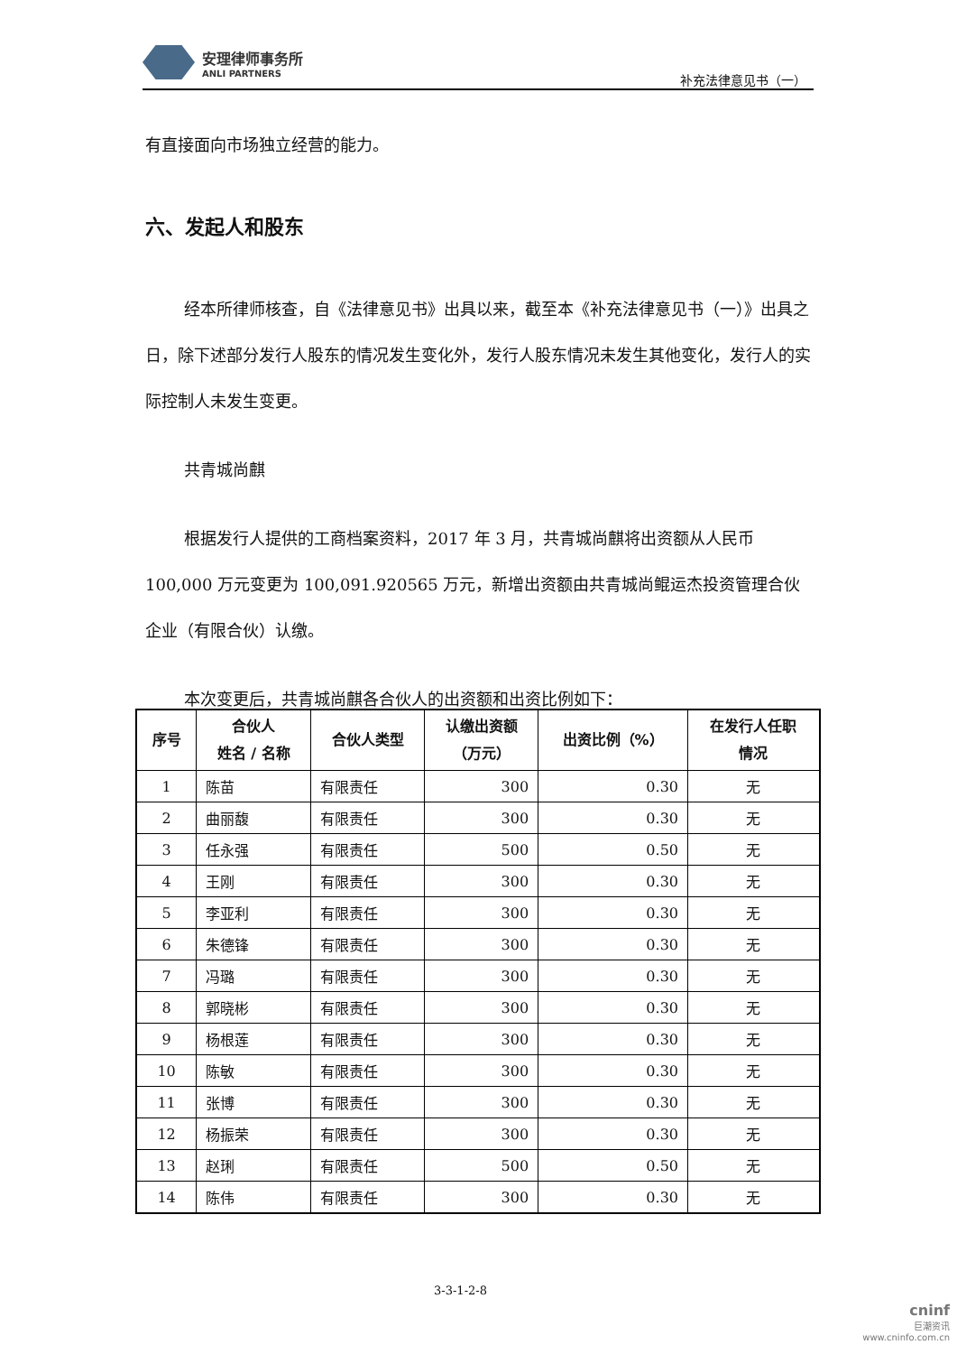安理律师事务所
ANLI PARTNERS
补充法律意见书（一）
有直接面向市场独立经营的能力。
六、发起人和股东
经本所律师核查，自《法律意见书》出具以来，截至本《补充法律意见书（一）》出具之日，除下述部分发行人股东的情况发生变化外，发行人股东情况未发生其他变化，发行人的实际控制人未发生变更。
共青城尚麒
根据发行人提供的工商档案资料，2017 年 3 月，共青城尚麒将出资额从人民币 100,000 万元变更为 100,091.920565 万元，新增出资额由共青城尚鲲运杰投资管理合伙企业（有限合伙）认缴。
本次变更后，共青城尚麒各合伙人的出资额和出资比例如下：
| 序号 | 合伙人 姓名 / 名称 | 合伙人类型 | 认缴出资额 （万元） | 出资比例（%） | 在发行人任职 情况 |
| --- | --- | --- | --- | --- | --- |
| 1 | 陈苗 | 有限责任 | 300 | 0.30 | 无 |
| 2 | 曲丽馥 | 有限责任 | 300 | 0.30 | 无 |
| 3 | 任永强 | 有限责任 | 500 | 0.50 | 无 |
| 4 | 王刚 | 有限责任 | 300 | 0.30 | 无 |
| 5 | 李亚利 | 有限责任 | 300 | 0.30 | 无 |
| 6 | 朱德锋 | 有限责任 | 300 | 0.30 | 无 |
| 7 | 冯璐 | 有限责任 | 300 | 0.30 | 无 |
| 8 | 郭晓彬 | 有限责任 | 300 | 0.30 | 无 |
| 9 | 杨根莲 | 有限责任 | 300 | 0.30 | 无 |
| 10 | 陈敏 | 有限责任 | 300 | 0.30 | 无 |
| 11 | 张博 | 有限责任 | 300 | 0.30 | 无 |
| 12 | 杨振荣 | 有限责任 | 300 | 0.30 | 无 |
| 13 | 赵琍 | 有限责任 | 500 | 0.50 | 无 |
| 14 | 陈伟 | 有限责任 | 300 | 0.30 | 无 |
3-3-1-2-8
cninf
巨潮资讯
www.cninfo.com.cn